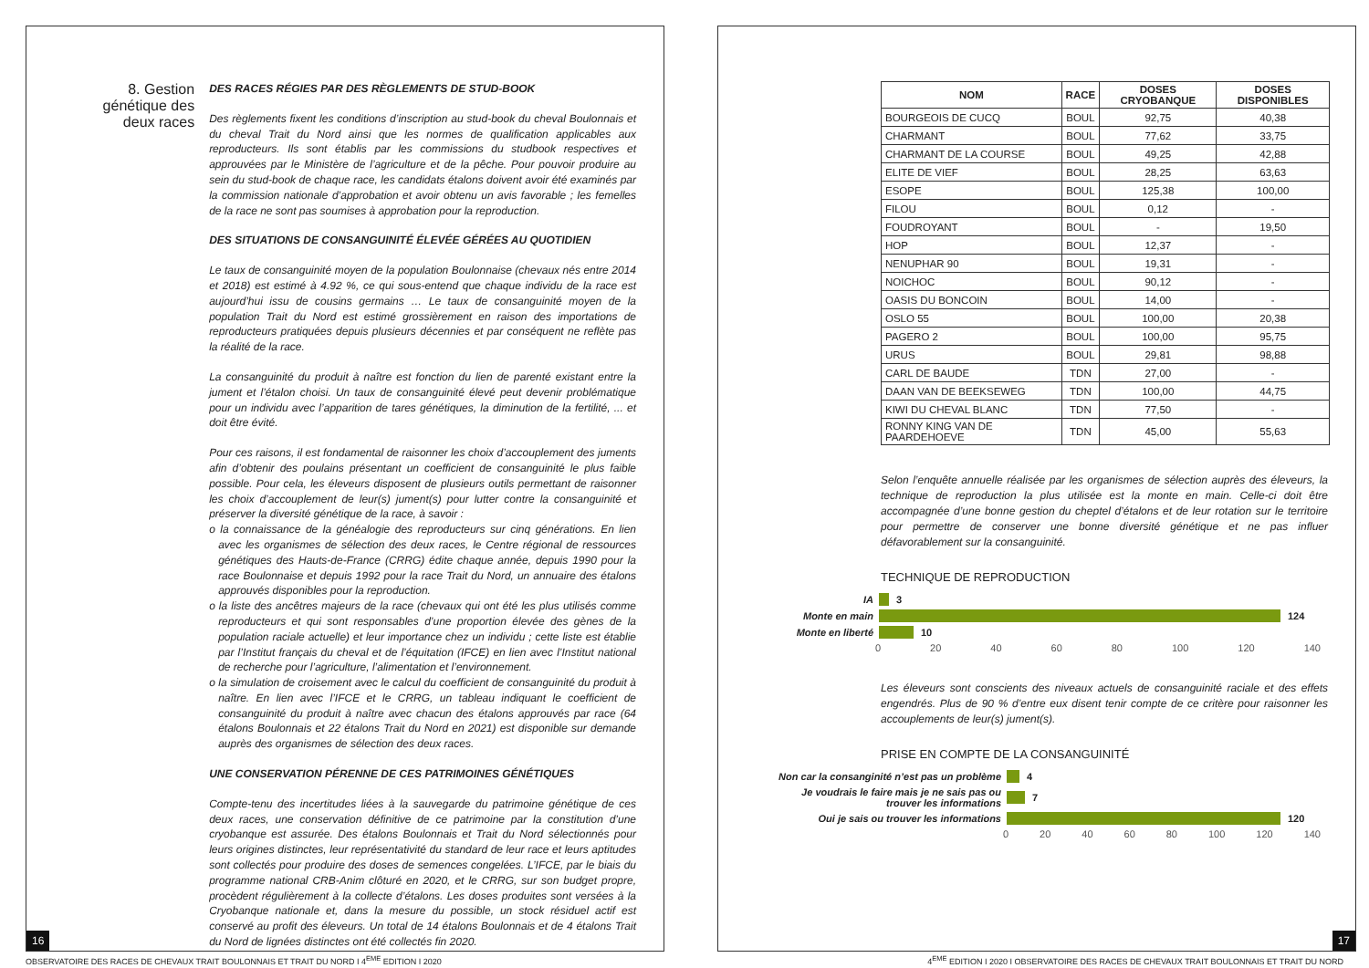8. Gestion génétique des deux races
DES RACES RÉGIES PAR DES RÈGLEMENTS DE STUD-BOOK
Des règlements fixent les conditions d’inscription au stud-book du cheval Boulonnais et du cheval Trait du Nord ainsi que les normes de qualification applicables aux reproducteurs. Ils sont établis par les commissions du studbook respectives et approuvées par le Ministère de l’agriculture et de la pêche. Pour pouvoir produire au sein du stud-book de chaque race, les candidats étalons doivent avoir été examinés par la commission nationale d’approbation et avoir obtenu un avis favorable ; les femelles de la race ne sont pas soumises à approbation pour la reproduction.
DES SITUATIONS DE CONSANGUINITÉ ÉLEVÉE GÉRÉES AU QUOTIDIEN
Le taux de consanguinité moyen de la population Boulonnaise (chevaux nés entre 2014 et 2018) est estimé à 4.92 %, ce qui sous-entend que chaque individu de la race est aujourd’hui issu de cousins germains … Le taux de consanguinité moyen de la population Trait du Nord est estimé grossièrement en raison des importations de reproducteurs pratiquées depuis plusieurs décennies et par conséquent ne reflète pas la réalité de la race.
La consanguinité du produit à naître est fonction du lien de parenté existant entre la jument et l’étalon choisi. Un taux de consanguinité élevé peut devenir problématique pour un individu avec l’apparition de tares génétiques, la diminution de la fertilité, ... et doit être évité.
Pour ces raisons, il est fondamental de raisonner les choix d’accouplement des juments afin d’obtenir des poulains présentant un coefficient de consanguinité le plus faible possible. Pour cela, les éleveurs disposent de plusieurs outils permettant de raisonner les choix d’accouplement de leur(s) jument(s) pour lutter contre la consanguinité et préserver la diversité génétique de la race, à savoir :
o la connaissance de la généalogie des reproducteurs sur cinq générations. En lien avec les organismes de sélection des deux races, le Centre régional de ressources génétiques des Hauts-de-France (CRRG) édite chaque année, depuis 1990 pour la race Boulonnaise et depuis 1992 pour la race Trait du Nord, un annuaire des étalons approuvés disponibles pour la reproduction.
o la liste des ancêtres majeurs de la race (chevaux qui ont été les plus utilisés comme reproducteurs et qui sont responsables d’une proportion élevée des gènes de la population raciale actuelle) et leur importance chez un individu ; cette liste est établie par l’Institut français du cheval et de l’équitation (IFCE) en lien avec l’Institut national de recherche pour l’agriculture, l’alimentation et l’environnement.
o la simulation de croisement avec le calcul du coefficient de consanguinité du produit à naître. En lien avec l’IFCE et le CRRG, un tableau indiquant le coefficient de consanguinité du produit à naître avec chacun des étalons approuvés par race (64 étalons Boulonnais et 22 étalons Trait du Nord en 2021) est disponible sur demande auprès des organismes de sélection des deux races.
UNE CONSERVATION PÉRENNE DE CES PATRIMOINES GÉNÉTIQUES
Compte-tenu des incertitudes liées à la sauvegarde du patrimoine génétique de ces deux races, une conservation définitive de ce patrimoine par la constitution d’une cryobanque est assurée. Des étalons Boulonnais et Trait du Nord sélectionnés pour leurs origines distinctes, leur représentativité du standard de leur race et leurs aptitudes sont collectés pour produire des doses de semences congelées. L’IFCE, par le biais du programme national CRB-Anim clôturé en 2020, et le CRRG, sur son budget propre, procèdent régulièrement à la collecte d’étalons. Les doses produites sont versées à la Cryobanque nationale et, dans la mesure du possible, un stock résiduel actif est conservé au profit des éleveurs. Un total de 14 étalons Boulonnais et de 4 étalons Trait du Nord de lignées distinctes ont été collectés fin 2020.
16
OBSERVATOIRE DES RACES DE CHEVAUX TRAIT BOULONNAIS ET TRAIT DU NORD I 4<sup>EME</sup> EDITION I 2020
| NOM | RACE | DOSES CRYOBANQUE | DOSES DISPONIBLES |
| --- | --- | --- | --- |
| BOURGEOIS DE CUCQ | BOUL | 92,75 | 40,38 |
| CHARMANT | BOUL | 77,62 | 33,75 |
| CHARMANT DE LA COURSE | BOUL | 49,25 | 42,88 |
| ELITE DE VIEF | BOUL | 28,25 | 63,63 |
| ESOPE | BOUL | 125,38 | 100,00 |
| FILOU | BOUL | 0,12 | - |
| FOUDROYANT | BOUL | - | 19,50 |
| HOP | BOUL | 12,37 | - |
| NENUPHAR 90 | BOUL | 19,31 | - |
| NOICHOC | BOUL | 90,12 | - |
| OASIS DU BONCOIN | BOUL | 14,00 | - |
| OSLO 55 | BOUL | 100,00 | 20,38 |
| PAGERO 2 | BOUL | 100,00 | 95,75 |
| URUS | BOUL | 29,81 | 98,88 |
| CARL DE BAUDE | TDN | 27,00 | - |
| DAAN VAN DE BEEKSEWEG | TDN | 100,00 | 44,75 |
| KIWI DU CHEVAL BLANC | TDN | 77,50 | - |
| RONNY KING VAN DE PAARDEHOEVE | TDN | 45,00 | 55,63 |
Selon l’enquête annuelle réalisée par les organismes de sélection auprès des éleveurs, la technique de reproduction la plus utilisée est la monte en main. Celle-ci doit être accompagnée d’une bonne gestion du cheptel d’étalons et de leur rotation sur le territoire pour permettre de conserver une bonne diversité génétique et ne pas influer défavorablement sur la consanguinité.
TECHNIQUE DE REPRODUCTION
IA 3
Monte en main 124
Monte en liberté 10
0 20 40 60 80 100 120 140
Les éleveurs sont conscients des niveaux actuels de consanguinité raciale et des effets engendrés. Plus de 90 % d’entre eux disent tenir compte de ce critère pour raisonner les accouplements de leur(s) jument(s).
PRISE EN COMPTE DE LA CONSANGUINITÉ
Non car la consanginité n’est pas un problème 4
Je voudrais le faire mais je ne sais pas ou trouver les informations 7
Oui je sais ou trouver les informations 120
0 20 40 60 80 100 120 140
17
4<sup>EME</sup> EDITION I 2020 I OBSERVATOIRE DES RACES DE CHEVAUX TRAIT BOULONNAIS ET TRAIT DU NORD